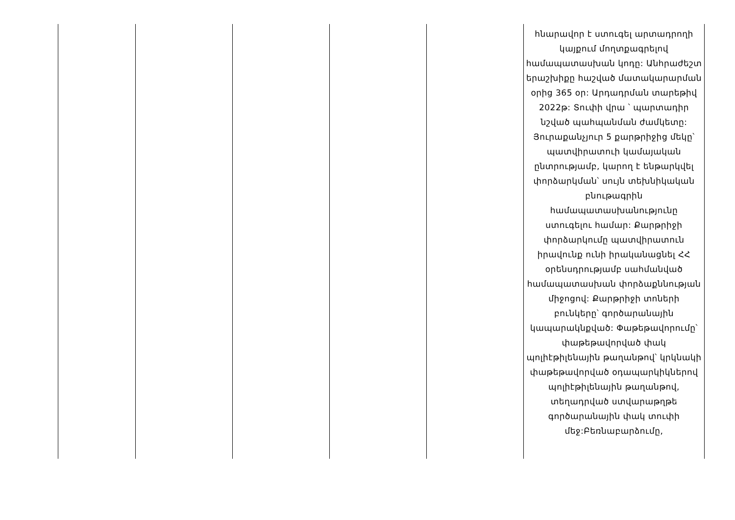| | | | | | հնարավոր է ստուգել արտադրողի կայքում մողտքագրելով համապատասխան կոդը: Անհրաժեշտ երաշխիքը հաշված մատակարարման օրից 365 օր: Արդադրման տարեթիվ 2022թ: Տուփի վրա ՝ պարտադիր նշված պահպանման ժամկետը: Յուրաքանչյուր 5 քարթրիջից մեկը՝ պատվիրատուի կամայական ընտրությամբ, կարող է ենթարկվել փորձարկման՝ սույն տեխնիկական բնութագրին համապատասխանությունը ստուգելու համար: Քարթրիջի փորձարկումը պատվիրատուն իրավունք ունի իրականացնել ՀՀ օրենսդրությամբ սահմանված համապատասխան փորձաքննության միջոցով: Քարթրիջի տոների բունկերը՝ գործարանային կապարակնքված: Փաթեթավորումը՝ փաթեթավորված փակ պոլիէթիլենային թաղանթով՝ կրկնակի փաթեթավորված օդապարկիկներով պոլիէթիլենային թաղանթով, տեղադրված ստվարաթղթե գործարանային փակ տուփի մեջ:Բեռնաբարձումը, |